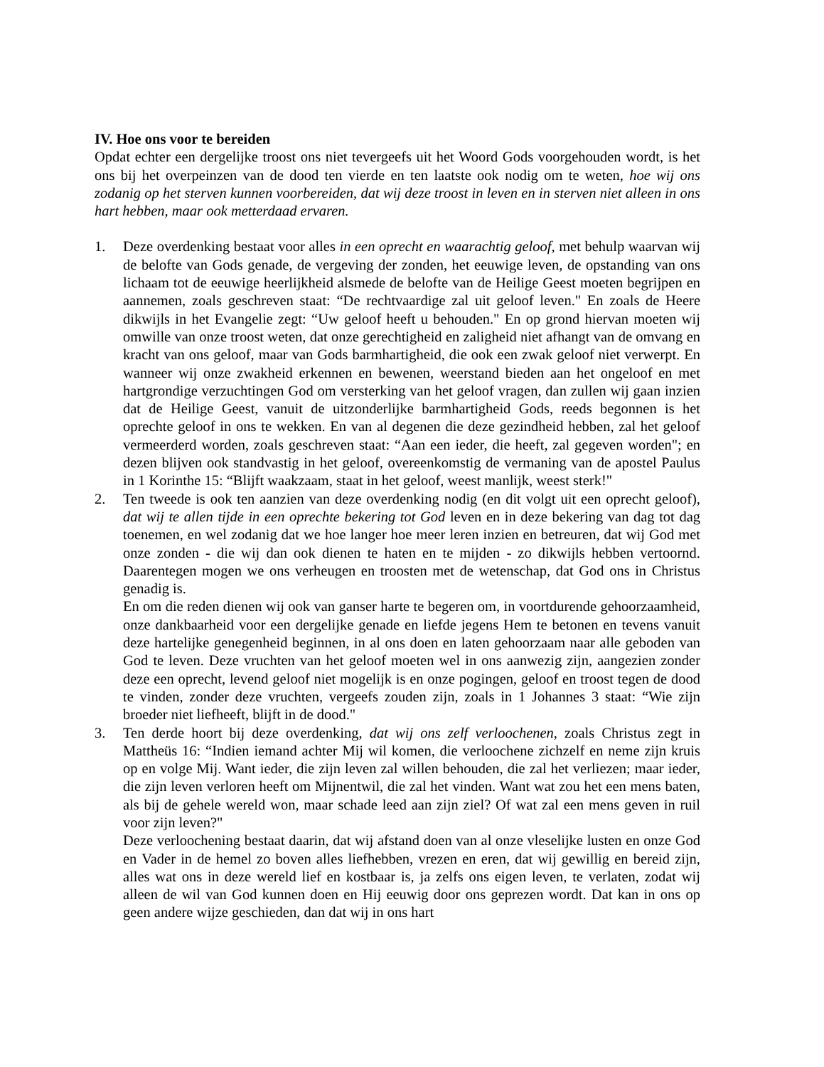IV. Hoe ons voor te bereiden
Opdat echter een dergelijke troost ons niet tevergeefs uit het Woord Gods voorgehouden wordt, is het ons bij het overpeinzen van de dood ten vierde en ten laatste ook nodig om te weten, hoe wij ons zodanig op het sterven kunnen voorbereiden, dat wij deze troost in leven en in sterven niet alleen in ons hart hebben, maar ook metterdaad ervaren.
1. Deze overdenking bestaat voor alles in een oprecht en waarachtig geloof, met behulp waarvan wij de belofte van Gods genade, de vergeving der zonden, het eeuwige leven, de opstanding van ons lichaam tot de eeuwige heerlijkheid alsmede de belofte van de Heilige Geest moeten begrijpen en aannemen, zoals geschreven staat: “De rechtvaardige zal uit geloof leven." En zoals de Heere dikwijls in het Evangelie zegt: “Uw geloof heeft u behouden." En op grond hiervan moeten wij omwille van onze troost weten, dat onze gerechtigheid en zaligheid niet afhangt van de omvang en kracht van ons geloof, maar van Gods barmhartigheid, die ook een zwak geloof niet verwerpt. En wanneer wij onze zwakheid erkennen en bewenen, weerstand bieden aan het ongeloof en met hartgrondige verzuchtingen God om versterking van het geloof vragen, dan zullen wij gaan inzien dat de Heilige Geest, vanuit de uitzonderlijke barmhartigheid Gods, reeds begonnen is het oprechte geloof in ons te wekken. En van al degenen die deze gezindheid hebben, zal het geloof vermeerderd worden, zoals geschreven staat: “Aan een ieder, die heeft, zal gegeven worden"; en dezen blijven ook standvastig in het geloof, overeenkomstig de vermaning van de apostel Paulus in 1 Korinthe 15: “Blijft waakzaam, staat in het geloof, weest manlijk, weest sterk!"
2. Ten tweede is ook ten aanzien van deze overdenking nodig (en dit volgt uit een oprecht geloof), dat wij te allen tijde in een oprechte bekering tot God leven en in deze bekering van dag tot dag toenemen, en wel zodanig dat we hoe langer hoe meer leren inzien en betreuren, dat wij God met onze zonden - die wij dan ook dienen te haten en te mijden - zo dikwijls hebben vertoornd. Daarentegen mogen we ons verheugen en troosten met de wetenschap, dat God ons in Christus genadig is.
En om die reden dienen wij ook van ganser harte te begeren om, in voortdurende gehoorzaamheid, onze dankbaarheid voor een dergelijke genade en liefde jegens Hem te betonen en tevens vanuit deze hartelijke genegenheid beginnen, in al ons doen en laten gehoorzaam naar alle geboden van God te leven. Deze vruchten van het geloof moeten wel in ons aanwezig zijn, aangezien zonder deze een oprecht, levend geloof niet mogelijk is en onze pogingen, geloof en troost tegen de dood te vinden, zonder deze vruchten, vergeefs zouden zijn, zoals in 1 Johannes 3 staat: “Wie zijn broeder niet liefheeft, blijft in de dood."
3. Ten derde hoort bij deze overdenking, dat wij ons zelf verloochenen, zoals Christus zegt in Mattheüs 16: “Indien iemand achter Mij wil komen, die verloochene zichzelf en neme zijn kruis op en volge Mij. Want ieder, die zijn leven zal willen behouden, die zal het verliezen; maar ieder, die zijn leven verloren heeft om Mijnentwil, die zal het vinden. Want wat zou het een mens baten, als bij de gehele wereld won, maar schade leed aan zijn ziel? Of wat zal een mens geven in ruil voor zijn leven?"
Deze verloochening bestaat daarin, dat wij afstand doen van al onze vleselijke lusten en onze God en Vader in de hemel zo boven alles liefhebben, vrezen en eren, dat wij gewillig en bereid zijn, alles wat ons in deze wereld lief en kostbaar is, ja zelfs ons eigen leven, te verlaten, zodat wij alleen de wil van God kunnen doen en Hij eeuwig door ons geprezen wordt. Dat kan in ons op geen andere wijze geschieden, dan dat wij in ons hart